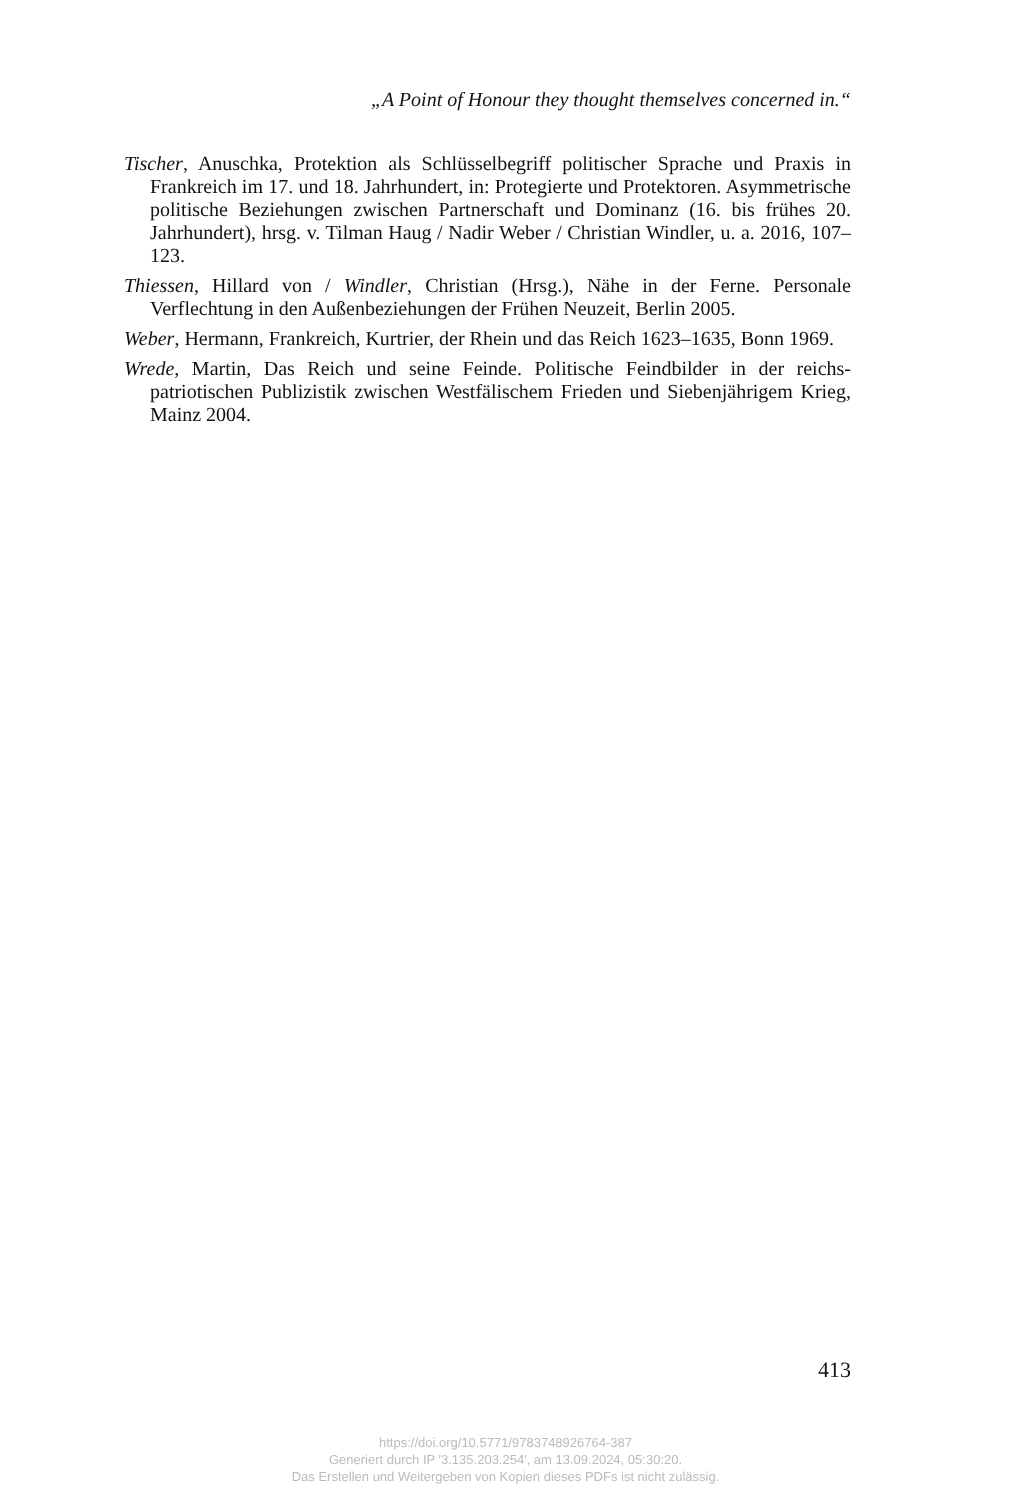„A Point of Honour they thought themselves concerned in.“
Tischer, Anuschka, Protektion als Schlüsselbegriff politischer Sprache und Praxis in Frankreich im 17. und 18. Jahrhundert, in: Protegierte und Protektoren. Asymmetrische politische Beziehungen zwischen Partnerschaft und Dominanz (16. bis frühes 20. Jahrhundert), hrsg. v. Tilman Haug / Nadir Weber / Christian Windler, u. a. 2016, 107–123.
Thiessen, Hillard von / Windler, Christian (Hrsg.), Nähe in der Ferne. Personale Verflechtung in den Außenbeziehungen der Frühen Neuzeit, Berlin 2005.
Weber, Hermann, Frankreich, Kurtrier, der Rhein und das Reich 1623–1635, Bonn 1969.
Wrede, Martin, Das Reich und seine Feinde. Politische Feindbilder in der reichs­patriotischen Publizistik zwischen Westfälischem Frieden und Siebenjährigem Krieg, Mainz 2004.
413
https://doi.org/10.5771/9783748926764-387
Generiert durch IP '3.135.203.254', am 13.09.2024, 05:30:20.
Das Erstellen und Weitergeben von Kopien dieses PDFs ist nicht zulässig.